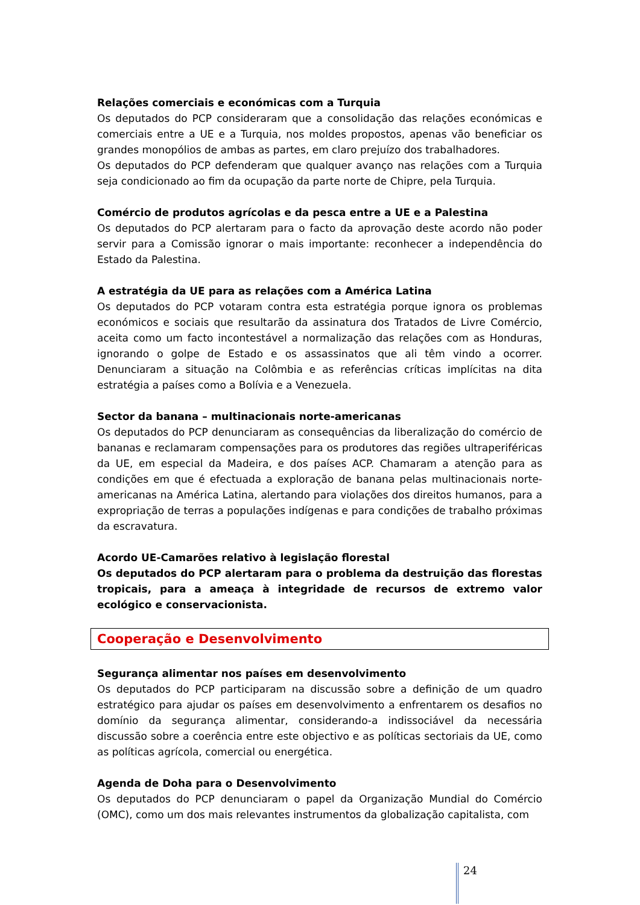Relações comerciais e económicas com a Turquia
Os deputados do PCP consideraram que a consolidação das relações económicas e comerciais entre a UE e a Turquia, nos moldes propostos, apenas vão beneficiar os grandes monopólios de ambas as partes, em claro prejuízo dos trabalhadores.
Os deputados do PCP defenderam que qualquer avanço nas relações com a Turquia seja condicionado ao fim da ocupação da parte norte de Chipre, pela Turquia.
Comércio de produtos agrícolas e da pesca entre a UE e a Palestina
Os deputados do PCP alertaram para o facto da aprovação deste acordo não poder servir para a Comissão ignorar o mais importante: reconhecer a independência do Estado da Palestina.
A estratégia da UE para as relações com a América Latina
Os deputados do PCP votaram contra esta estratégia porque ignora os problemas económicos e sociais que resultarão da assinatura dos Tratados de Livre Comércio, aceita como um facto incontestável a normalização das relações com as Honduras, ignorando o golpe de Estado e os assassinatos que ali têm vindo a ocorrer. Denunciaram a situação na Colômbia e as referências críticas implícitas na dita estratégia a países como a Bolívia e a Venezuela.
Sector da banana – multinacionais norte-americanas
Os deputados do PCP denunciaram as consequências da liberalização do comércio de bananas e reclamaram compensações para os produtores das regiões ultraperiféricas da UE, em especial da Madeira, e dos países ACP. Chamaram a atenção para as condições em que é efectuada a exploração de banana pelas multinacionais norte-americanas na América Latina, alertando para violações dos direitos humanos, para a expropriação de terras a populações indígenas e para condições de trabalho próximas da escravatura.
Acordo UE-Camarões relativo à legislação florestal
Os deputados do PCP alertaram para o problema da destruição das florestas tropicais, para a ameaça à integridade de recursos de extremo valor ecológico e conservacionista.
Cooperação e Desenvolvimento
Segurança alimentar nos países em desenvolvimento
Os deputados do PCP participaram na discussão sobre a definição de um quadro estratégico para ajudar os países em desenvolvimento a enfrentarem os desafios no domínio da segurança alimentar, considerando-a indissociável da necessária discussão sobre a coerência entre este objectivo e as políticas sectoriais da UE, como as políticas agrícola, comercial ou energética.
Agenda de Doha para o Desenvolvimento
Os deputados do PCP denunciaram o papel da Organização Mundial do Comércio (OMC), como um dos mais relevantes instrumentos da globalização capitalista, com
24